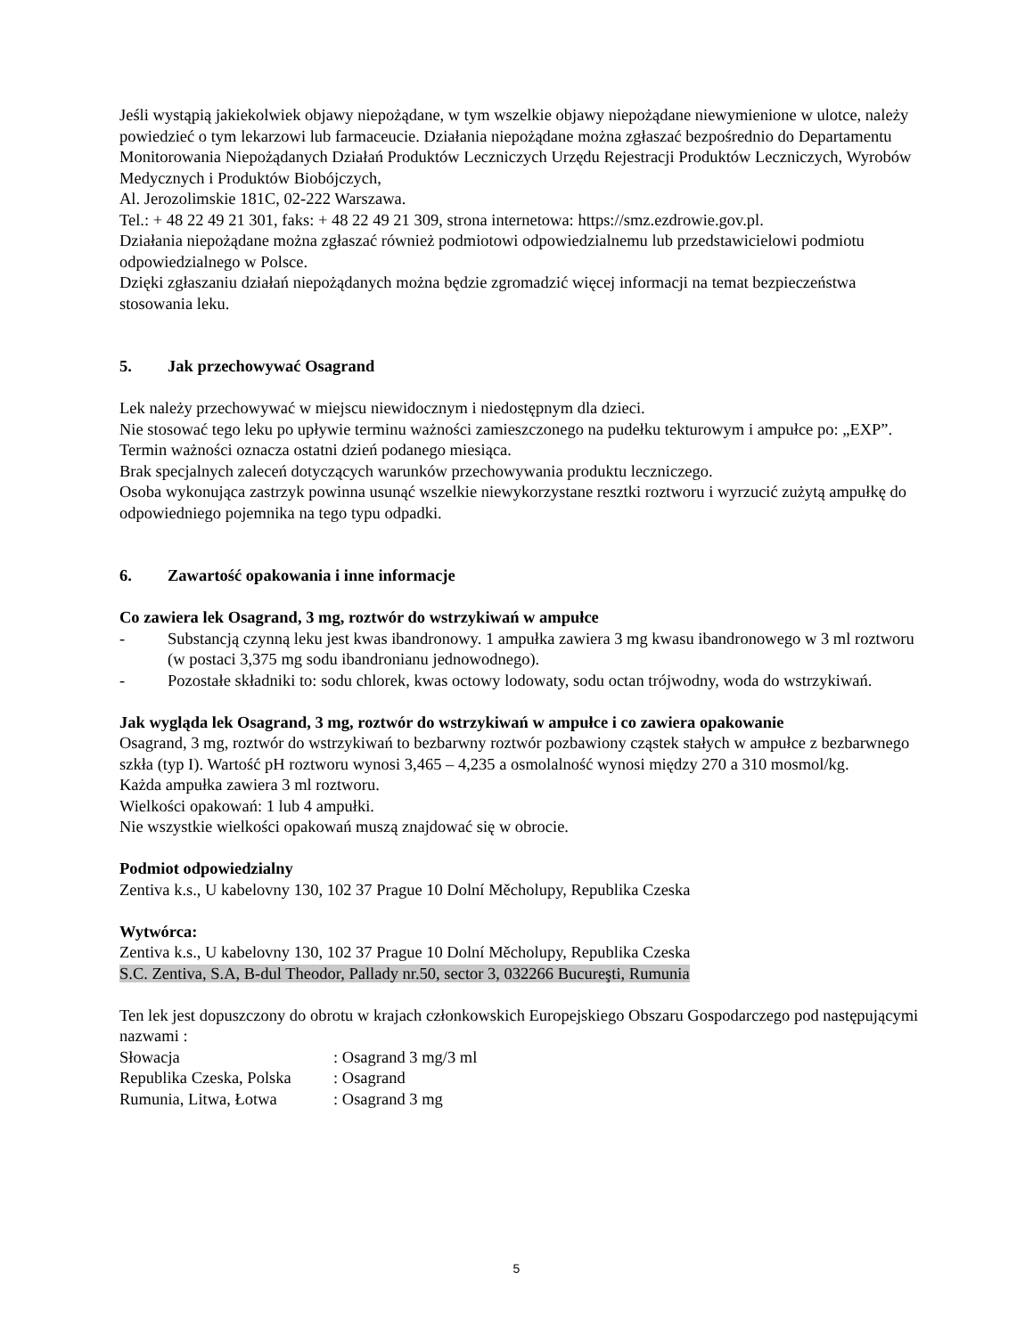Jeśli wystąpią jakiekolwiek objawy niepożądane, w tym wszelkie objawy niepożądane niewymienione w ulotce, należy powiedzieć o tym lekarzowi lub farmaceucie. Działania niepożądane można zgłaszać bezpośrednio do Departamentu Monitorowania Niepożądanych Działań Produktów Leczniczych Urzędu Rejestracji Produktów Leczniczych, Wyrobów Medycznych i Produktów Biobójczych,
Al. Jerozolimskie 181C, 02-222 Warszawa.
Tel.: + 48 22 49 21 301, faks: + 48 22 49 21 309, strona internetowa: https://smz.ezdrowie.gov.pl.
Działania niepożądane można zgłaszać również podmiotowi odpowiedzialnemu lub przedstawicielowi podmiotu odpowiedzialnego w Polsce.
Dzięki zgłaszaniu działań niepożądanych można będzie zgromadzić więcej informacji na temat bezpieczeństwa stosowania leku.
5. Jak przechowywać Osagrand
Lek należy przechowywać w miejscu niewidocznym i niedostępnym dla dzieci.
Nie stosować tego leku po upływie terminu ważności zamieszczonego na pudełku tekturowym i ampułce po: „EXP”. Termin ważności oznacza ostatni dzień podanego miesiąca.
Brak specjalnych zaleceń dotyczących warunków przechowywania produktu leczniczego.
Osoba wykonująca zastrzyk powinna usunąć wszelkie niewykorzystane resztki roztworu i wyrzucić zużytą ampułkę do odpowiedniego pojemnika na tego typu odpadki.
6. Zawartość opakowania i inne informacje
Co zawiera lek Osagrand, 3 mg, roztwór do wstrzykiwań w ampułce
- Substancją czynną leku jest kwas ibandronowy. 1 ampułka zawiera 3 mg kwasu ibandronowego w 3 ml roztworu (w postaci 3,375 mg sodu ibandronianu jednowodnego).
- Pozostałe składniki to: sodu chlorek, kwas octowy lodowaty, sodu octan trójwodny, woda do wstrzykiwań.
Jak wygląda lek Osagrand, 3 mg, roztwór do wstrzykiwań w ampułce i co zawiera opakowanie
Osagrand, 3 mg, roztwór do wstrzykiwań to bezbarwny roztwór pozbawiony cząstek stałych w ampułce z bezbarwnego szkła (typ I). Wartość pH roztworu wynosi 3,465 – 4,235 a osmolalność wynosi między 270 a 310 mosmol/kg.
Każda ampułka zawiera 3 ml roztworu.
Wielkości opakowań: 1 lub 4 ampułki.
Nie wszystkie wielkości opakowań muszą znajdować się w obrocie.
Podmiot odpowiedzialny
Zentiva k.s., U kabelovny 130, 102 37 Prague 10 Dolní Měcholupy, Republika Czeska
Wytwórca:
Zentiva k.s., U kabelovny 130, 102 37 Prague 10 Dolní Měcholupy, Republika Czeska
S.C. Zentiva, S.A, B-dul Theodor, Pallady nr.50, sector 3, 032266 Bucureşti, Rumunia
Ten lek jest dopuszczony do obrotu w krajach członkowskich Europejskiego Obszaru Gospodarczego pod następującymi nazwami :
Słowacja : Osagrand 3 mg/3 ml
Republika Czeska, Polska : Osagrand
Rumunia, Litwa, Łotwa : Osagrand 3 mg
5